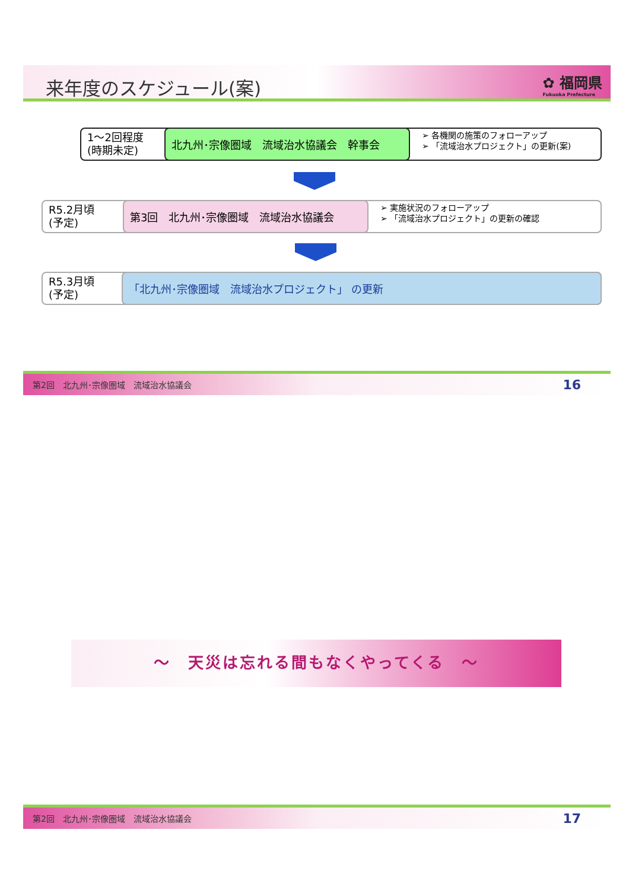来年度のスケジュール(案)
✿ 福岡県
Fukuoka Prefecture
1～2回程度
(時期未定)
北九州･宗像圏域　流域治水協議会　幹事会
➢ 各機関の施策のフォローアップ
➢ 「流域治水プロジェクト」の更新(案)
R5.2月頃
(予定)
第3回　北九州･宗像圏域　流域治水協議会
➢ 実施状況のフォローアップ
➢ 「流域治水プロジェクト」の更新の確認
R5.3月頃
(予定)
「北九州･宗像圏域　流域治水プロジェクト」 の更新
第2回　北九州･宗像圏域　流域治水協議会 16
～　天災は忘れる間もなくやってくる　～
第2回　北九州･宗像圏域　流域治水協議会 17